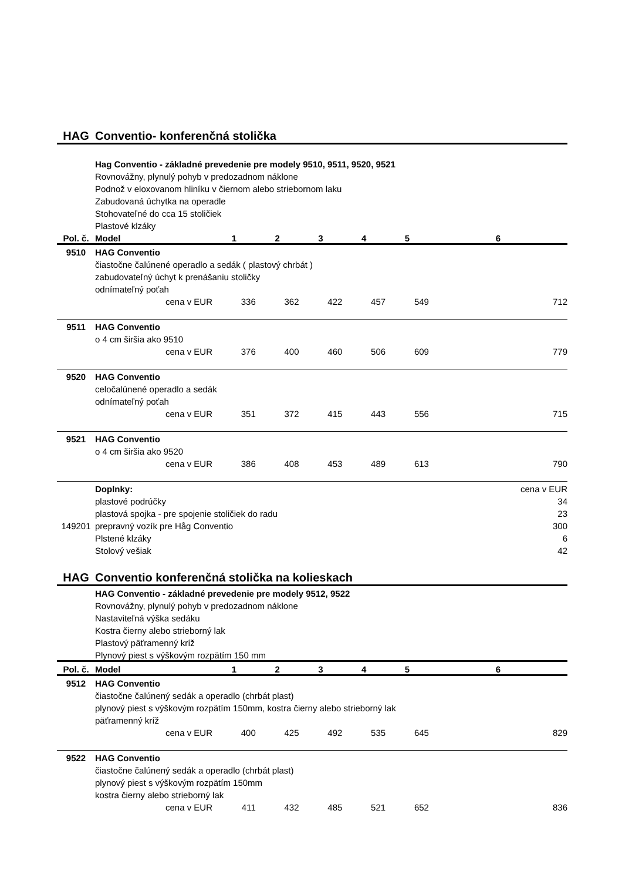| HAG | Conventio- konferenčná stolička | | | | | | |
| | Hag Conventio - základné prevedenie pre modely 9510, 9511, 9520, 9521 | | | | | | |
| | Rovnovážny, plynulý pohyb v predozadnom náklone | | | | | | |
| | Podnož v eloxovanom hliníku v čiernom alebo striebornom laku | | | | | | |
| | Zabudovaná úchytka na operadle | | | | | | |
| | Stohovateľné do cca 15 stoličiek | | | | | | |
| | Plastové klzáky | | | | | | |
| Pol. č. | Model | 1 | 2 | 3 | 4 | 5 | 6 |
| 9510 | HAG Conventio | | | | | | |
| | čiastočne čalúnené operadlo a sedák ( plastový chrbát ) | | | | | | |
| | zabudovateľný úchyt k prenášaniu stoličky | | | | | | |
| | odnímateľný poťah | | | | | | |
| | cena v EUR | 336 | 362 | 422 | 457 | 549 | 712 |
| 9511 | HAG Conventio | | | | | | |
| | o 4 cm širšia ako 9510 | | | | | | |
| | cena v EUR | 376 | 400 | 460 | 506 | 609 | 779 |
| 9520 | HAG Conventio | | | | | | |
| | celočalúnené operadlo a sedák | | | | | | |
| | odnímateľný poťah | | | | | | |
| | cena v EUR | 351 | 372 | 415 | 443 | 556 | 715 |
| 9521 | HAG Conventio | | | | | | |
| | o 4 cm širšia ako 9520 | | | | | | |
| | cena v EUR | 386 | 408 | 453 | 489 | 613 | 790 |
| | Doplnky: | | | | | | cena v EUR |
| | plastové podrúčky | | | | | | 34 |
| | plastová spojka - pre spojenie stoličiek do radu | | | | | | 23 |
| 149201 | prepravný vozík pre Håg Conventio | | | | | | 300 |
| | Plstené klzáky | | | | | | 6 |
| | Stolový vešiak | | | | | | 42 |
| HAG | Conventio konferenčná stolička na kolieskach | | | | | | |
| | HAG Conventio - základné prevedenie pre modely 9512, 9522 | | | | | | |
| | Rovnovážny, plynulý pohyb v predozadnom náklone | | | | | | |
| | Nastaviteľná výška sedáku | | | | | | |
| | Kostra čierny alebo strieborný lak | | | | | | |
| | Plastový päťramenný kríž | | | | | | |
| | Plynový piest s výškovým rozpätím 150 mm | | | | | | |
| Pol. č. | Model | 1 | 2 | 3 | 4 | 5 | 6 |
| 9512 | HAG Conventio | | | | | | |
| | čiastočne čalúnený sedák a operadlo (chrbát plast) | | | | | | |
| | plynový piest s výškovým rozpätím 150mm, kostra čierny alebo strieborný lak | | | | | | |
| | päťramenný kríž | | | | | | |
| | cena v EUR | 400 | 425 | 492 | 535 | 645 | 829 |
| 9522 | HAG Conventio | | | | | | |
| | čiastočne čalúnený sedák a operadlo (chrbát plast) | | | | | | |
| | plynový piest s výškovým rozpätím 150mm | | | | | | |
| | kostra čierny alebo strieborný lak | | | | | | |
| | cena v EUR | 411 | 432 | 485 | 521 | 652 | 836 |